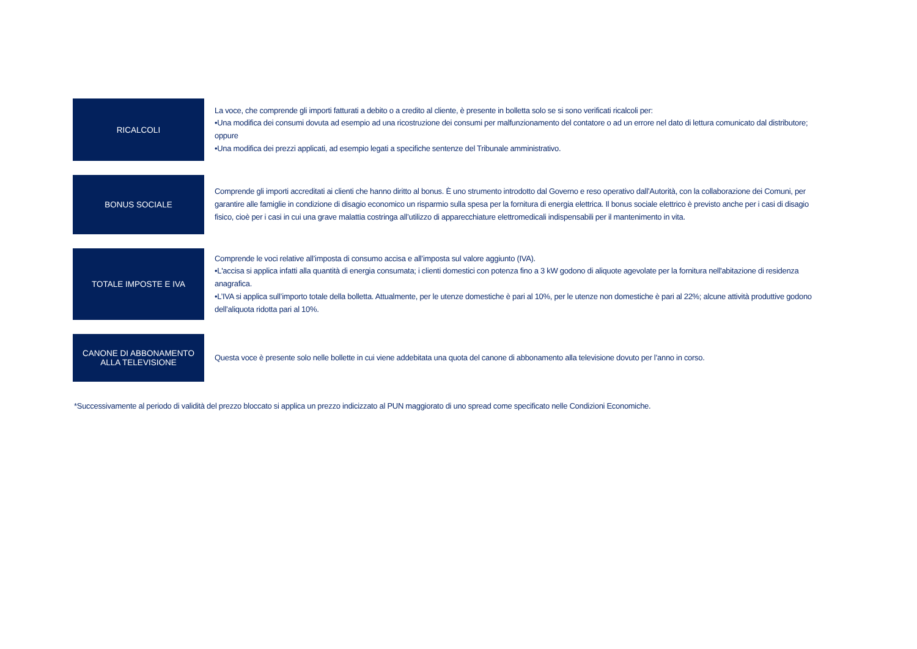RICALCOLI
La voce, che comprende gli importi fatturati a debito o a credito al cliente, è presente in bolletta solo se si sono verificati ricalcoli per:
•Una modifica dei consumi dovuta ad esempio ad una ricostruzione dei consumi per malfunzionamento del contatore o ad un errore nel dato di lettura comunicato dal distributore; oppure
•Una modifica dei prezzi applicati, ad esempio legati a specifiche sentenze del Tribunale amministrativo.
BONUS SOCIALE
Comprende gli importi accreditati ai clienti che hanno diritto al bonus. È uno strumento introdotto dal Governo e reso operativo dall’Autorità, con la collaborazione dei Comuni, per garantire alle famiglie in condizione di disagio economico un risparmio sulla spesa per la fornitura di energia elettrica. Il bonus sociale elettrico è previsto anche per i casi di disagio fisico, cioè per i casi in cui una grave malattia costringa all’utilizzo di apparecchiature elettromedicali indispensabili per il mantenimento in vita.
TOTALE IMPOSTE E IVA
Comprende le voci relative all’imposta di consumo accisa e all’imposta sul valore aggiunto (IVA).
•L'accisa si applica infatti alla quantità di energia consumata; i clienti domestici con potenza fino a 3 kW godono di aliquote agevolate per la fornitura nell'abitazione di residenza anagrafica.
•L’IVA si applica sull’importo totale della bolletta. Attualmente, per le utenze domestiche è pari al 10%, per le utenze non domestiche è pari al 22%; alcune attività produttive godono dell’aliquota ridotta pari al 10%.
CANONE DI ABBONAMENTO
ALLA TELEVISIONE
Questa voce è presente solo nelle bollette in cui viene addebitata una quota del canone di abbonamento alla televisione dovuto per l’anno in corso.
*Successivamente al periodo di validità del prezzo bloccato si applica un prezzo indicizzato al PUN maggiorato di uno spread come specificato nelle Condizioni Economiche.